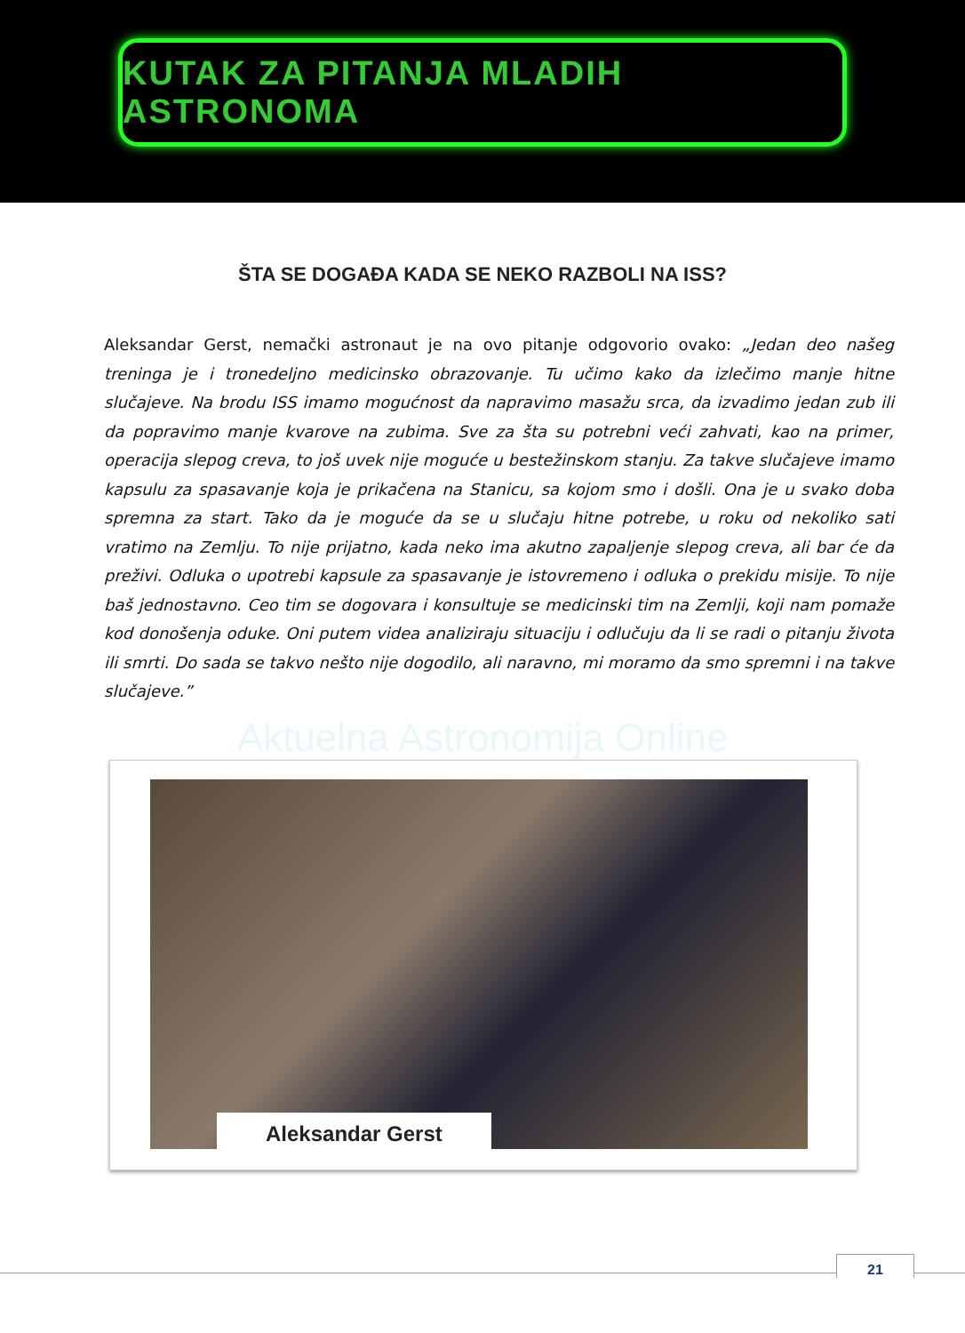KUTAK ZA PITANJA MLADIH ASTRONOMA
ŠTA SE DOGAĐA KADA SE NEKO RAZBOLI NA ISS?
Aleksandar Gerst, nemački astronaut je na ovo pitanje odgovorio ovako: „Jedan deo našeg treninga je i tronedeljno medicinsko obrazovanje. Tu učimo kako da izlečimo manje hitne slučajeve. Na brodu ISS imamo mogućnost da napravimo masažu srca, da izvadimo jedan zub ili da popravimo manje kvarove na zubima. Sve za šta su potrebni veći zahvati, kao na primer, operacija slepog creva, to još uvek nije moguće u bestežinskom stanju. Za takve slučajeve imamo kapsulu za spasavanje koja je prikačena na Stanicu, sa kojom smo i došli. Ona je u svako doba spremna za start. Tako da je moguće da se u slučaju hitne potrebe, u roku od nekoliko sati vratimo na Zemlju. To nije prijatno, kada neko ima akutno zapaljenje slepog creva, ali bar će da preživi. Odluka o upotrebi kapsule za spasavanje je istovremeno i odluka o prekidu misije. To nije baš jednostavno. Ceo tim se dogovara i konsultuje se medicinski tim na Zemlji, koji nam pomaže kod donošenja oduke. Oni putem videa analiziraju situaciju i odlučuju da li se radi o pitanju života ili smrti. Do sada se takvo nešto nije dogodilo, ali naravno, mi moramo da smo spremni i na takve slučajeve.”
Aktuelna Astronomija Online
Aleksandar Gerst
21